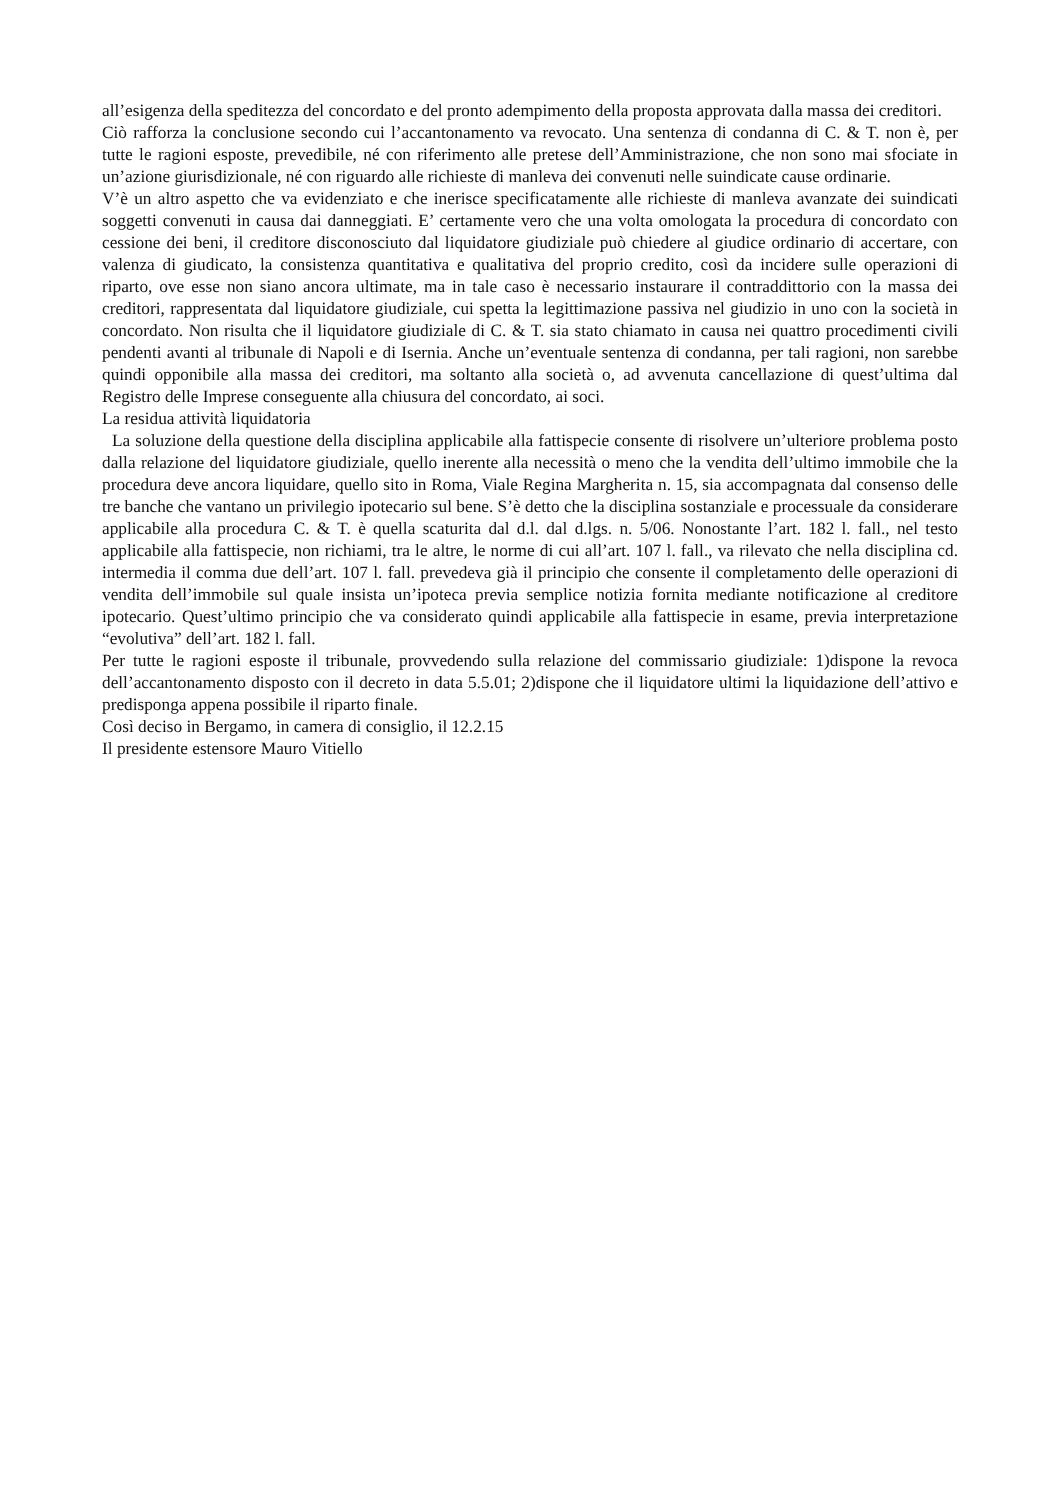all’esigenza della speditezza del concordato e del pronto adempimento della proposta approvata dalla massa dei creditori.
Ciò rafforza la conclusione secondo cui l’accantonamento va revocato. Una sentenza di condanna di C. & T. non è, per tutte le ragioni esposte, prevedibile, né con riferimento alle pretese dell’Amministrazione, che non sono mai sfociate in un’azione giurisdizionale, né con riguardo alle richieste di manleva dei convenuti nelle suindicate cause ordinarie.
V’è un altro aspetto che va evidenziato e che inerisce specificatamente alle richieste di manleva avanzate dei suindicati soggetti convenuti in causa dai danneggiati. E’ certamente vero che una volta omologata la procedura di concordato con cessione dei beni, il creditore disconosciuto dal liquidatore giudiziale può chiedere al giudice ordinario di accertare, con valenza di giudicato, la consistenza quantitativa e qualitativa del proprio credito, così da incidere sulle operazioni di riparto, ove esse non siano ancora ultimate, ma in tale caso è necessario instaurare il contraddittorio con la massa dei creditori, rappresentata dal liquidatore giudiziale, cui spetta la legittimazione passiva nel giudizio in uno con la società in concordato. Non risulta che il liquidatore giudiziale di C. & T. sia stato chiamato in causa nei quattro procedimenti civili pendenti avanti al tribunale di Napoli e di Isernia. Anche un’eventuale sentenza di condanna, per tali ragioni, non sarebbe quindi opponibile alla massa dei creditori, ma soltanto alla società o, ad avvenuta cancellazione di quest’ultima dal Registro delle Imprese conseguente alla chiusura del concordato, ai soci.
La residua attività liquidatoria
La soluzione della questione della disciplina applicabile alla fattispecie consente di risolvere un’ulteriore problema posto dalla relazione del liquidatore giudiziale, quello inerente alla necessità o meno che la vendita dell’ultimo immobile che la procedura deve ancora liquidare, quello sito in Roma, Viale Regina Margherita n. 15, sia accompagnata dal consenso delle tre banche che vantano un privilegio ipotecario sul bene. S’è detto che la disciplina sostanziale e processuale da considerare applicabile alla procedura C. & T. è quella scaturita dal d.l. dal d.lgs. n. 5/06. Nonostante l’art. 182 l. fall., nel testo applicabile alla fattispecie, non richiami, tra le altre, le norme di cui all’art. 107 l. fall., va rilevato che nella disciplina cd. intermedia il comma due dell’art. 107 l. fall. prevedeva già il principio che consente il completamento delle operazioni di vendita dell’immobile sul quale insista un’ipoteca previa semplice notizia fornita mediante notificazione al creditore ipotecario. Quest’ultimo principio che va considerato quindi applicabile alla fattispecie in esame, previa interpretazione “evolutiva” dell’art. 182 l. fall.
Per tutte le ragioni esposte il tribunale, provvedendo sulla relazione del commissario giudiziale: 1)dispone la revoca dell’accantonamento disposto con il decreto in data 5.5.01; 2)dispone che il liquidatore ultimi la liquidazione dell’attivo e predisponga appena possibile il riparto finale.
Così deciso in Bergamo, in camera di consiglio, il 12.2.15
Il presidente estensore Mauro Vitiello